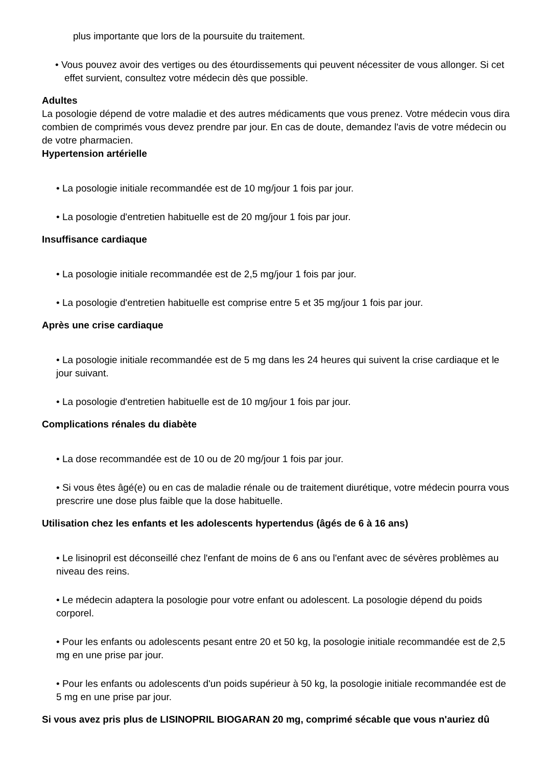plus importante que lors de la poursuite du traitement.
• Vous pouvez avoir des vertiges ou des étourdissements qui peuvent nécessiter de vous allonger. Si cet effet survient, consultez votre médecin dès que possible.
Adultes
La posologie dépend de votre maladie et des autres médicaments que vous prenez. Votre médecin vous dira combien de comprimés vous devez prendre par jour. En cas de doute, demandez l'avis de votre médecin ou de votre pharmacien.
Hypertension artérielle
• La posologie initiale recommandée est de 10 mg/jour 1 fois par jour.
• La posologie d'entretien habituelle est de 20 mg/jour 1 fois par jour.
Insuffisance cardiaque
• La posologie initiale recommandée est de 2,5 mg/jour 1 fois par jour.
• La posologie d'entretien habituelle est comprise entre 5 et 35 mg/jour 1 fois par jour.
Après une crise cardiaque
• La posologie initiale recommandée est de 5 mg dans les 24 heures qui suivent la crise cardiaque et le jour suivant.
• La posologie d'entretien habituelle est de 10 mg/jour 1 fois par jour.
Complications rénales du diabète
• La dose recommandée est de 10 ou de 20 mg/jour 1 fois par jour.
• Si vous êtes âgé(e) ou en cas de maladie rénale ou de traitement diurétique, votre médecin pourra vous prescrire une dose plus faible que la dose habituelle.
Utilisation chez les enfants et les adolescents hypertendus (âgés de 6 à 16 ans)
• Le lisinopril est déconseillé chez l'enfant de moins de 6 ans ou l'enfant avec de sévères problèmes au niveau des reins.
• Le médecin adaptera la posologie pour votre enfant ou adolescent. La posologie dépend du poids corporel.
• Pour les enfants ou adolescents pesant entre 20 et 50 kg, la posologie initiale recommandée est de 2,5 mg en une prise par jour.
• Pour les enfants ou adolescents d'un poids supérieur à 50 kg, la posologie initiale recommandée est de 5 mg en une prise par jour.
Si vous avez pris plus de LISINOPRIL BIOGARAN 20 mg, comprimé sécable que vous n'auriez dû